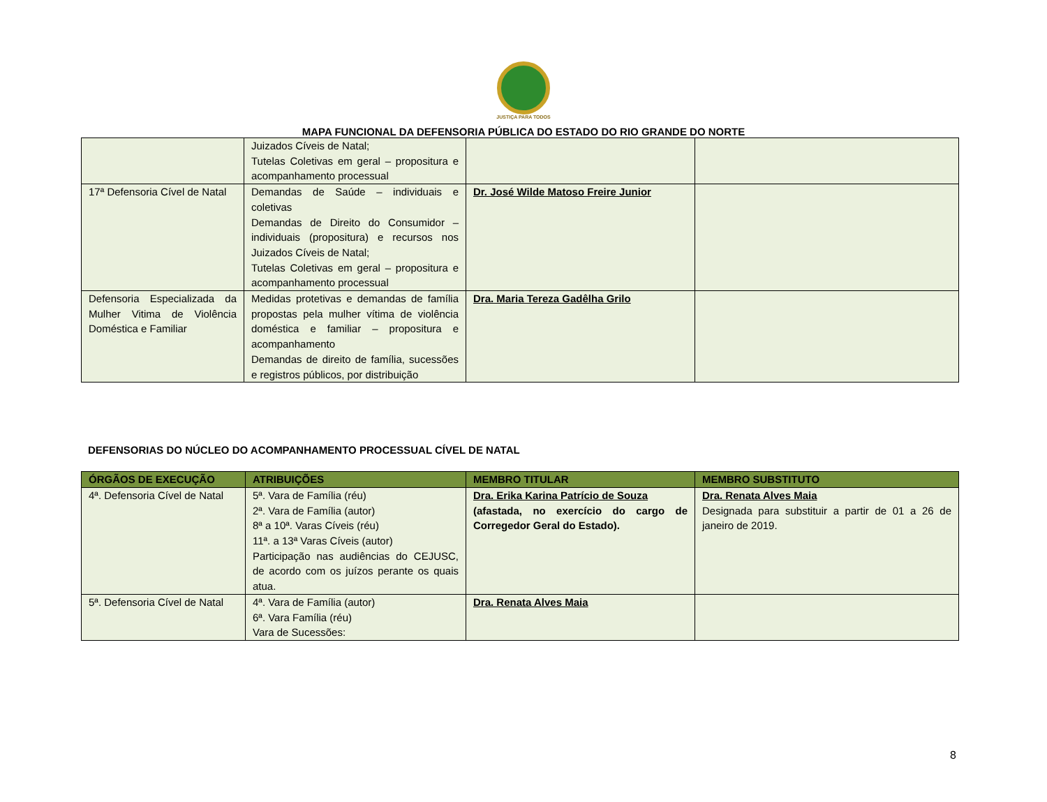JUSTIÇA PARA TODOS
MAPA FUNCIONAL DA DEFENSORIA PÚBLICA DO ESTADO DO RIO GRANDE DO NORTE
| | Juizados Cíveis de Natal; Tutelas Coletivas em geral – propositura e acompanhamento processual | | |
| 17ª Defensoria Cível de Natal | Demandas de Saúde – individuais e coletivas Demandas de Direito do Consumidor – individuais (propositura) e recursos nos Juizados Cíveis de Natal; Tutelas Coletivas em geral – propositura e acompanhamento processual | Dr. José Wilde Matoso Freire Junior | |
| Defensoria Especializada da Mulher Vitima de Violência Doméstica e Familiar | Medidas protetivas e demandas de família propostas pela mulher vítima de violência doméstica e familiar – propositura e acompanhamento Demandas de direito de família, sucessões e registros públicos, por distribuição | Dra. Maria Tereza Gadêlha Grilo | |
DEFENSORIAS DO NÚCLEO DO ACOMPANHAMENTO PROCESSUAL CÍVEL DE NATAL
| ÓRGÃOS DE EXECUÇÃO | ATRIBUIÇÕES | MEMBRO TITULAR | MEMBRO SUBSTITUTO |
| --- | --- | --- | --- |
| 4ª. Defensoria Cível de Natal | 5ª. Vara de Família (réu) 2ª. Vara de Família (autor) 8ª a 10ª. Varas Cíveis (réu) 11ª. a 13ª Varas Cíveis (autor) Participação nas audiências do CEJUSC, de acordo com os juízos perante os quais atua. | Dra. Erika Karina Patrício de Souza (afastada, no exercício do cargo de Corregedor Geral do Estado). | Dra. Renata Alves Maia Designada para substituir a partir de 01 a 26 de janeiro de 2019. |
| 5ª. Defensoria Cível de Natal | 4ª. Vara de Família (autor) 6ª. Vara Família (réu) Vara de Sucessões: | Dra. Renata Alves Maia | |
8